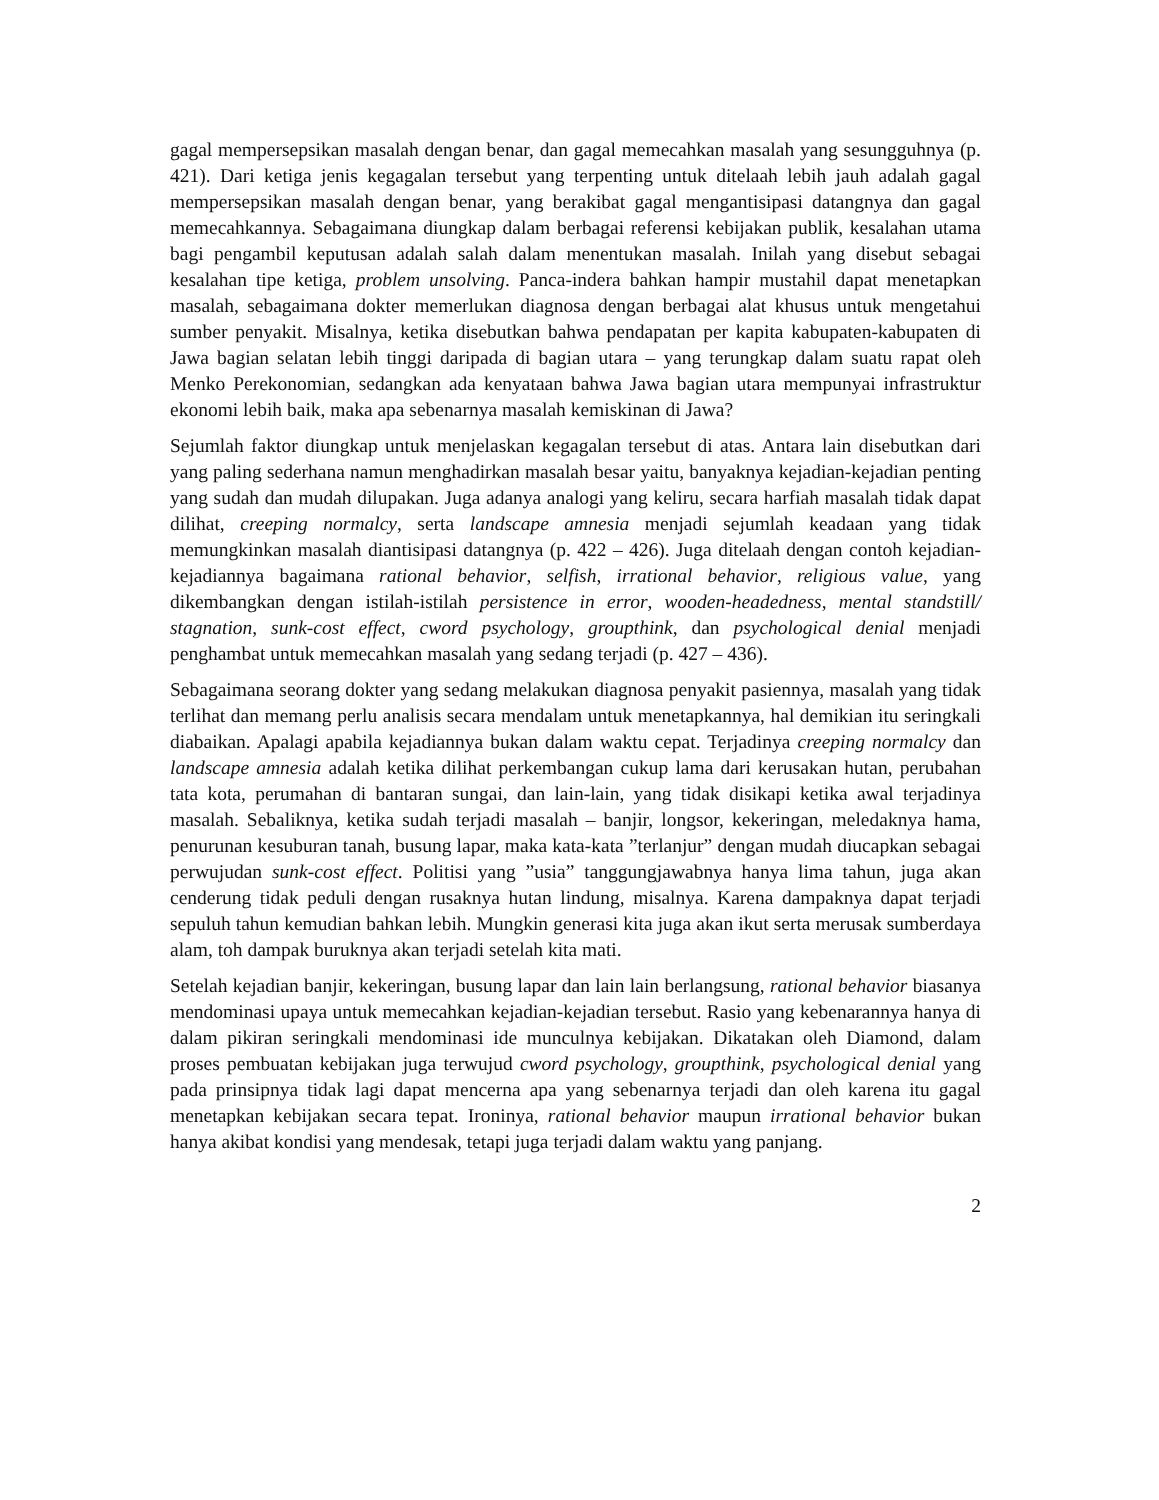gagal mempersepsikan masalah dengan benar, dan gagal memecahkan masalah yang sesungguhnya (p. 421). Dari ketiga jenis kegagalan tersebut yang terpenting untuk ditelaah lebih jauh adalah gagal mempersepsikan masalah dengan benar, yang berakibat gagal mengantisipasi datangnya dan gagal memecahkannya. Sebagaimana diungkap dalam berbagai referensi kebijakan publik, kesalahan utama bagi pengambil keputusan adalah salah dalam menentukan masalah. Inilah yang disebut sebagai kesalahan tipe ketiga, problem unsolving. Panca-indera bahkan hampir mustahil dapat menetapkan masalah, sebagaimana dokter memerlukan diagnosa dengan berbagai alat khusus untuk mengetahui sumber penyakit. Misalnya, ketika disebutkan bahwa pendapatan per kapita kabupaten-kabupaten di Jawa bagian selatan lebih tinggi daripada di bagian utara – yang terungkap dalam suatu rapat oleh Menko Perekonomian, sedangkan ada kenyataan bahwa Jawa bagian utara mempunyai infrastruktur ekonomi lebih baik, maka apa sebenarnya masalah kemiskinan di Jawa?
Sejumlah faktor diungkap untuk menjelaskan kegagalan tersebut di atas. Antara lain disebutkan dari yang paling sederhana namun menghadirkan masalah besar yaitu, banyaknya kejadian-kejadian penting yang sudah dan mudah dilupakan. Juga adanya analogi yang keliru, secara harfiah masalah tidak dapat dilihat, creeping normalcy, serta landscape amnesia menjadi sejumlah keadaan yang tidak memungkinkan masalah diantisipasi datangnya (p. 422 – 426). Juga ditelaah dengan contoh kejadian-kejadiannya bagaimana rational behavior, selfish, irrational behavior, religious value, yang dikembangkan dengan istilah-istilah persistence in error, wooden-headedness, mental standstill/ stagnation, sunk-cost effect, cword psychology, groupthink, dan psychological denial menjadi penghambat untuk memecahkan masalah yang sedang terjadi (p. 427 – 436).
Sebagaimana seorang dokter yang sedang melakukan diagnosa penyakit pasiennya, masalah yang tidak terlihat dan memang perlu analisis secara mendalam untuk menetapkannya, hal demikian itu seringkali diabaikan. Apalagi apabila kejadiannya bukan dalam waktu cepat. Terjadinya creeping normalcy dan landscape amnesia adalah ketika dilihat perkembangan cukup lama dari kerusakan hutan, perubahan tata kota, perumahan di bantaran sungai, dan lain-lain, yang tidak disikapi ketika awal terjadinya masalah. Sebaliknya, ketika sudah terjadi masalah – banjir, longsor, kekeringan, meledaknya hama, penurunan kesuburan tanah, busung lapar, maka kata-kata ”terlanjur” dengan mudah diucapkan sebagai perwujudan sunk-cost effect. Politisi yang ”usia” tanggungjawabnya hanya lima tahun, juga akan cenderung tidak peduli dengan rusaknya hutan lindung, misalnya. Karena dampaknya dapat terjadi sepuluh tahun kemudian bahkan lebih. Mungkin generasi kita juga akan ikut serta merusak sumberdaya alam, toh dampak buruknya akan terjadi setelah kita mati.
Setelah kejadian banjir, kekeringan, busung lapar dan lain lain berlangsung, rational behavior biasanya mendominasi upaya untuk memecahkan kejadian-kejadian tersebut. Rasio yang kebenarannya hanya di dalam pikiran seringkali mendominasi ide munculnya kebijakan. Dikatakan oleh Diamond, dalam proses pembuatan kebijakan juga terwujud cword psychology, groupthink, psychological denial yang pada prinsipnya tidak lagi dapat mencerna apa yang sebenarnya terjadi dan oleh karena itu gagal menetapkan kebijakan secara tepat. Ironinya, rational behavior maupun irrational behavior bukan hanya akibat kondisi yang mendesak, tetapi juga terjadi dalam waktu yang panjang.
2